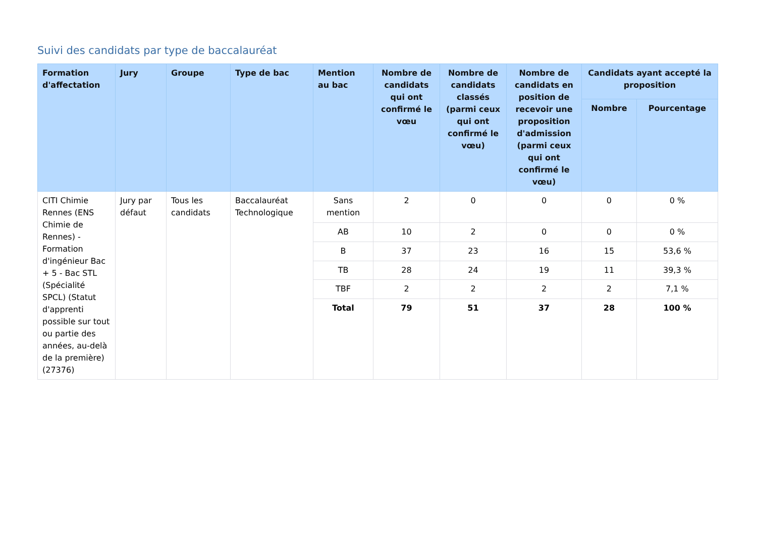Suivi des candidats par type de baccalauréat
| Formation d'affectation | Jury | Groupe | Type de bac | Mention au bac | Nombre de candidats qui ont confirmé le vœu | Nombre de candidats classés (parmi ceux qui ont confirmé le vœu) | Nombre de candidats en position de recevoir une proposition d'admission (parmi ceux qui ont confirmé le vœu) | Candidats ayant accepté la proposition | |
| --- | --- | --- | --- | --- | --- | --- | --- | --- | --- |
| | | | | | | | | Nombre | Pourcentage |
| CITI Chimie Rennes (ENS Chimie de Rennes) - Formation d'ingénieur Bac + 5 - Bac STL (Spécialité SPCL) (Statut d'apprenti possible sur tout ou partie des années, au-delà de la première) (27376) | Jury par défaut | Tous les candidats | Baccalauréat Technologique | Sans mention | 2 | 0 | 0 | 0 | 0 % |
| | | | | AB | 10 | 2 | 0 | 0 | 0 % |
| | | | | B | 37 | 23 | 16 | 15 | 53,6 % |
| | | | | TB | 28 | 24 | 19 | 11 | 39,3 % |
| | | | | TBF | 2 | 2 | 2 | 2 | 7,1 % |
| | | | | Total | 79 | 51 | 37 | 28 | 100 % |